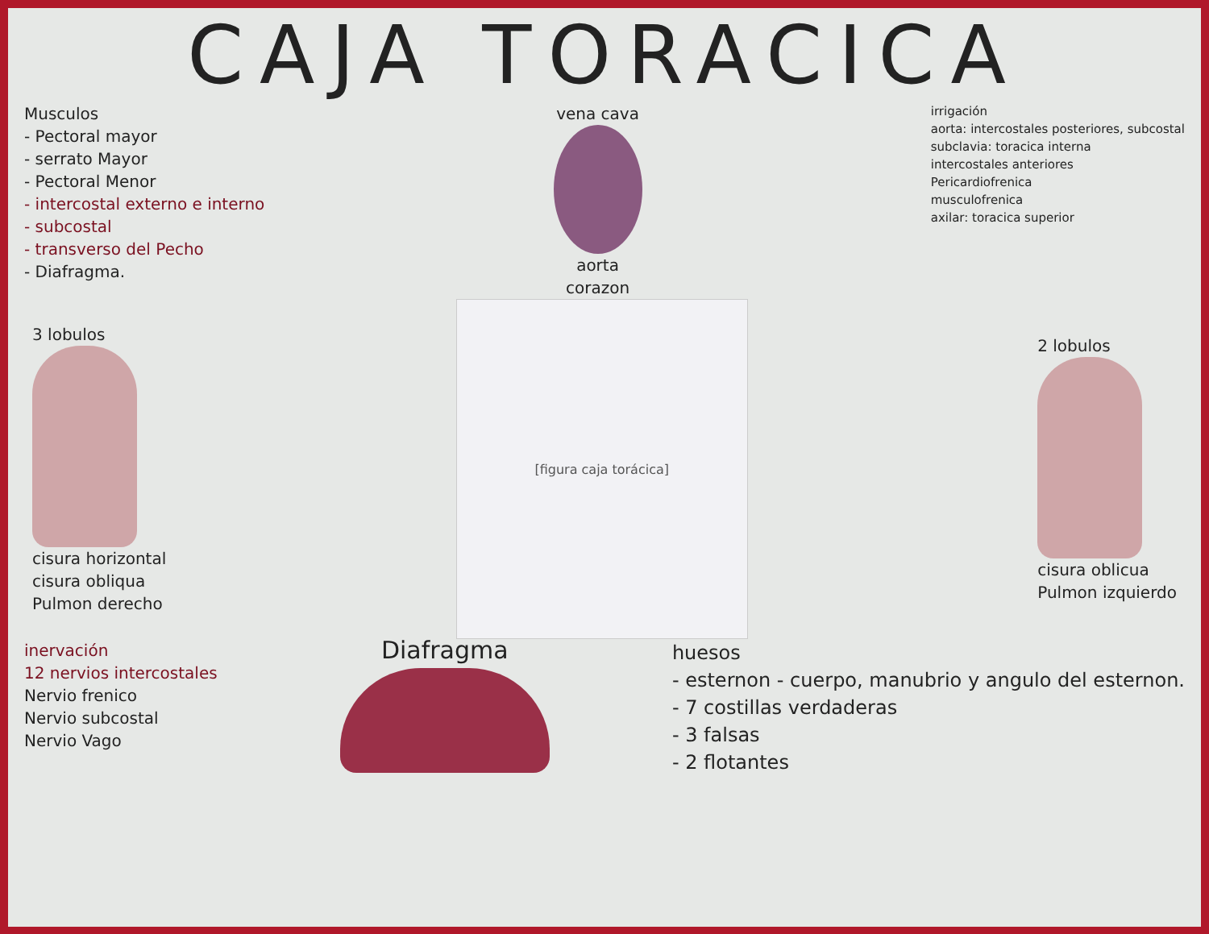CAJA TORACICA
Musculos
- Pectoral mayor
- serrato Mayor
- Pectoral Menor
- intercostal externo e interno
- subcostal
- transverso del Pecho
- Diafragma.
vena cava
aorta
corazon
irrigación
aorta: intercostales posteriores, subcostal
subclavia: toracica interna
intercostales anteriores
Pericardiofrenica
musculofrenica
axilar: toracica superior
3 lobulos
cisura horizontal
cisura obliqua
Pulmon derecho
[figura caja torácica]
2 lobulos
cisura oblicua
Pulmon izquierdo
inervación
12 nervios intercostales
Nervio frenico
Nervio subcostal
Nervio Vago
Diafragma
huesos
- esternon - cuerpo, manubrio y angulo del esternon.
- 7 costillas verdaderas
- 3 falsas
- 2 flotantes